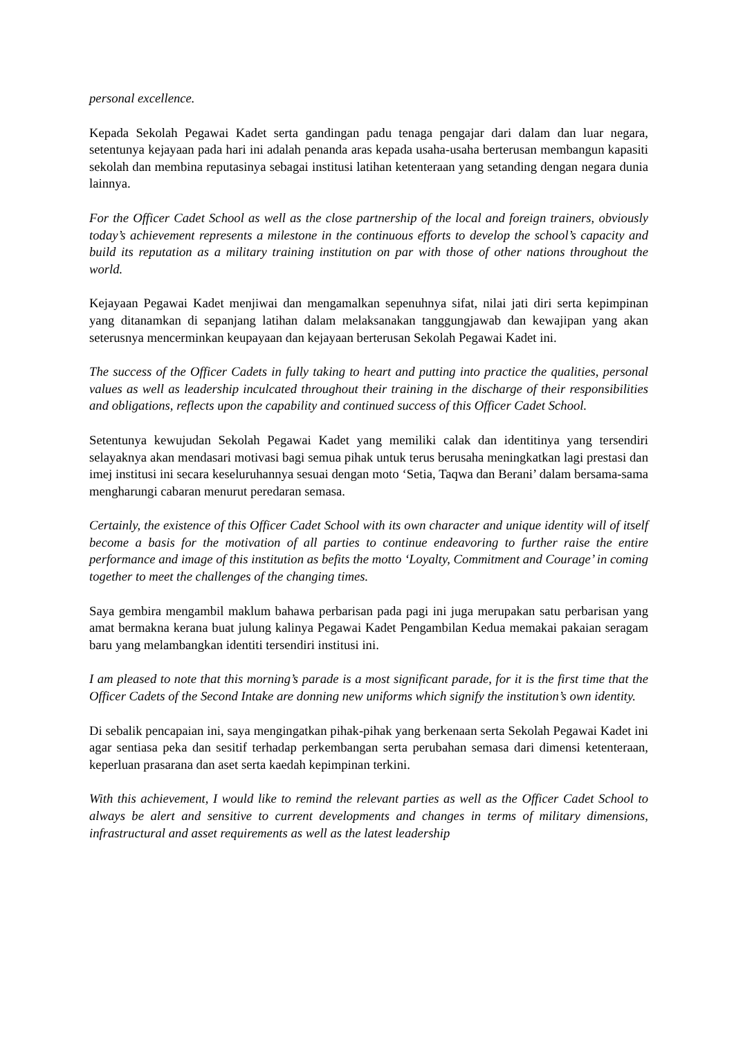personal excellence.
Kepada Sekolah Pegawai Kadet serta gandingan padu tenaga pengajar dari dalam dan luar negara, setentunya kejayaan pada hari ini adalah penanda aras kepada usaha-usaha berterusan membangun kapasiti sekolah dan membina reputasinya sebagai institusi latihan ketenteraan yang setanding dengan negara dunia lainnya.
For the Officer Cadet School as well as the close partnership of the local and foreign trainers, obviously today’s achievement represents a milestone in the continuous efforts to develop the school’s capacity and build its reputation as a military training institution on par with those of other nations throughout the world.
Kejayaan Pegawai Kadet menjiwai dan mengamalkan sepenuhnya sifat, nilai jati diri serta kepimpinan yang ditanamkan di sepanjang latihan dalam melaksanakan tanggungjawab dan kewajipan yang akan seterusnya mencerminkan keupayaan dan kejayaan berterusan Sekolah Pegawai Kadet ini.
The success of the Officer Cadets in fully taking to heart and putting into practice the qualities, personal values as well as leadership inculcated throughout their training in the discharge of their responsibilities and obligations, reflects upon the capability and continued success of this Officer Cadet School.
Setentunya kewujudan Sekolah Pegawai Kadet yang memiliki calak dan identitinya yang tersendiri selayaknya akan mendasari motivasi bagi semua pihak untuk terus berusaha meningkatkan lagi prestasi dan imej institusi ini secara keseluruhannya sesuai dengan moto ‘Setia, Taqwa dan Berani’ dalam bersama-sama mengharungi cabaran menurut peredaran semasa.
Certainly, the existence of this Officer Cadet School with its own character and unique identity will of itself become a basis for the motivation of all parties to continue endeavoring to further raise the entire performance and image of this institution as befits the motto ‘Loyalty, Commitment and Courage’ in coming together to meet the challenges of the changing times.
Saya gembira mengambil maklum bahawa perbarisan pada pagi ini juga merupakan satu perbarisan yang amat bermakna kerana buat julung kalinya Pegawai Kadet Pengambilan Kedua memakai pakaian seragam baru yang melambangkan identiti tersendiri institusi ini.
I am pleased to note that this morning’s parade is a most significant parade, for it is the first time that the Officer Cadets of the Second Intake are donning new uniforms which signify the institution’s own identity.
Di sebalik pencapaian ini, saya mengingatkan pihak-pihak yang berkenaan serta Sekolah Pegawai Kadet ini agar sentiasa peka dan sesitif terhadap perkembangan serta perubahan semasa dari dimensi ketenteraan, keperluan prasarana dan aset serta kaedah kepimpinan terkini.
With this achievement, I would like to remind the relevant parties as well as the Officer Cadet School to always be alert and sensitive to current developments and changes in terms of military dimensions, infrastructural and asset requirements as well as the latest leadership